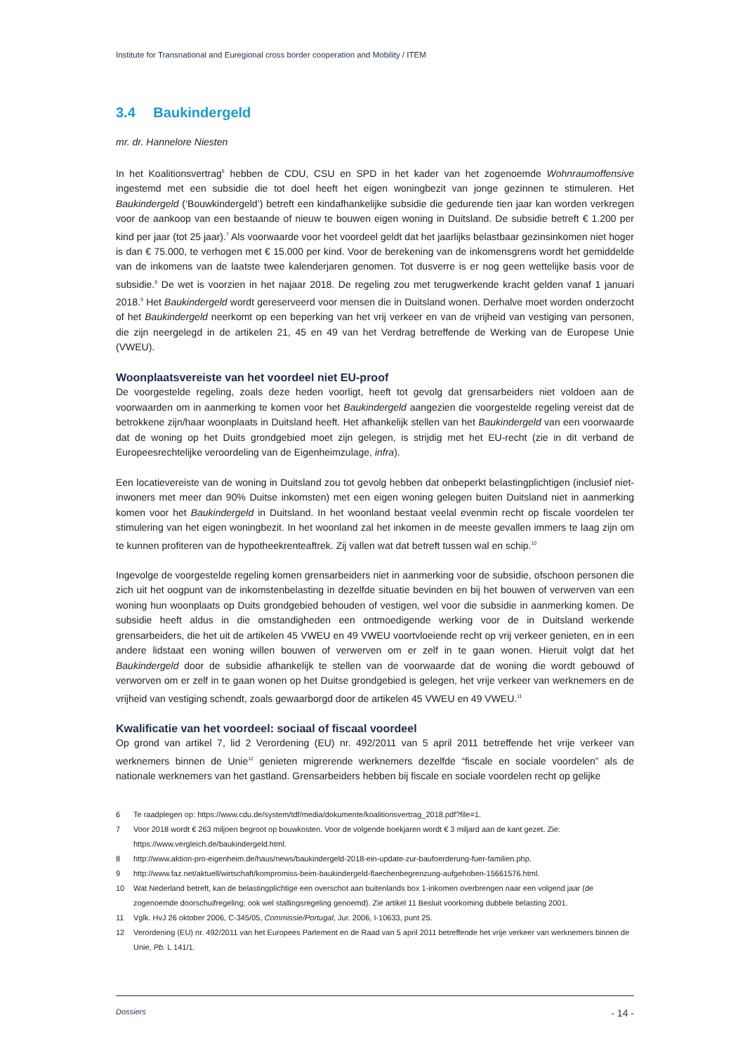Institute for Transnational and Euregional cross border cooperation and Mobility / ITEM
3.4 Baukindergeld
mr. dr. Hannelore Niesten
In het Koalitionsvertrag<sup>6</sup> hebben de CDU, CSU en SPD in het kader van het zogenoemde Wohnraumoffensive ingestemd met een subsidie die tot doel heeft het eigen woningbezit van jonge gezinnen te stimuleren. Het Baukindergeld (‘Bouwkindergeld’) betreft een kindafhankelijke subsidie die gedurende tien jaar kan worden verkregen voor de aankoop van een bestaande of nieuw te bouwen eigen woning in Duitsland. De subsidie betreft € 1.200 per kind per jaar (tot 25 jaar).<sup>7</sup> Als voorwaarde voor het voordeel geldt dat het jaarlijks belastbaar gezinsinkomen niet hoger is dan € 75.000, te verhogen met € 15.000 per kind. Voor de berekening van de inkomensgrens wordt het gemiddelde van de inkomens van de laatste twee kalenderjaren genomen. Tot dusverre is er nog geen wettelijke basis voor de subsidie.<sup>8</sup> De wet is voorzien in het najaar 2018. De regeling zou met terugwerkende kracht gelden vanaf 1 januari 2018.<sup>9</sup> Het Baukindergeld wordt gereserveerd voor mensen die in Duitsland wonen. Derhalve moet worden onderzocht of het Baukindergeld neerkomt op een beperking van het vrij verkeer en van de vrijheid van vestiging van personen, die zijn neergelegd in de artikelen 21, 45 en 49 van het Verdrag betreffende de Werking van de Europese Unie (VWEU).
Woonplaatsvereiste van het voordeel niet EU-proof
De voorgestelde regeling, zoals deze heden voorligt, heeft tot gevolg dat grensarbeiders niet voldoen aan de voorwaarden om in aanmerking te komen voor het Baukindergeld aangezien die voorgestelde regeling vereist dat de betrokkene zijn/haar woonplaats in Duitsland heeft. Het afhankelijk stellen van het Baukindergeld van een voorwaarde dat de woning op het Duits grondgebied moet zijn gelegen, is strijdig met het EU-recht (zie in dit verband de Europeesrechtelijke veroordeling van de Eigenheimzulage, infra).
Een locatievereiste van de woning in Duitsland zou tot gevolg hebben dat onbeperkt belastingplichtigen (inclusief niet-inwoners met meer dan 90% Duitse inkomsten) met een eigen woning gelegen buiten Duitsland niet in aanmerking komen voor het Baukindergeld in Duitsland. In het woonland bestaat veelal evenmin recht op fiscale voordelen ter stimulering van het eigen woningbezit. In het woonland zal het inkomen in de meeste gevallen immers te laag zijn om te kunnen profiteren van de hypotheekrenteaftrek. Zij vallen wat dat betreft tussen wal en schip.<sup>10</sup>
Ingevolge de voorgestelde regeling komen grensarbeiders niet in aanmerking voor de subsidie, ofschoon personen die zich uit het oogpunt van de inkomstenbelasting in dezelfde situatie bevinden en bij het bouwen of verwerven van een woning hun woonplaats op Duits grondgebied behouden of vestigen, wel voor die subsidie in aanmerking komen. De subsidie heeft aldus in die omstandigheden een ontmoedigende werking voor de in Duitsland werkende grensarbeiders, die het uit de artikelen 45 VWEU en 49 VWEU voortvloeiende recht op vrij verkeer genieten, en in een andere lidstaat een woning willen bouwen of verwerven om er zelf in te gaan wonen. Hieruit volgt dat het Baukindergeld door de subsidie afhankelijk te stellen van de voorwaarde dat de woning die wordt gebouwd of verworven om er zelf in te gaan wonen op het Duitse grondgebied is gelegen, het vrije verkeer van werknemers en de vrijheid van vestiging schendt, zoals gewaarborgd door de artikelen 45 VWEU en 49 VWEU.<sup>11</sup>
Kwalificatie van het voordeel: sociaal of fiscaal voordeel
Op grond van artikel 7, lid 2 Verordening (EU) nr. 492/2011 van 5 april 2011 betreffende het vrije verkeer van werknemers binnen de Unie<sup>12</sup> genieten migrerende werknemers dezelfde “fiscale en sociale voordelen” als de nationale werknemers van het gastland. Grensarbeiders hebben bij fiscale en sociale voordelen recht op gelijke
6 Te raadplegen op: https://www.cdu.de/system/tdf/media/dokumente/koalitionsvertrag_2018.pdf?file=1.
7 Voor 2018 wordt € 263 miljoen begroot op bouwkosten. Voor de volgende boekjaren wordt € 3 miljard aan de kant gezet. Zie: https://www.vergleich.de/baukindergeld.html.
8 http://www.aktion-pro-eigenheim.de/haus/news/baukindergeld-2018-ein-update-zur-baufoerderung-fuer-familien.php.
9 http://www.faz.net/aktuell/wirtschaft/kompromiss-beim-baukindergeld-flaechenbegrenzung-aufgehoben-15661576.html.
10 Wat Nederland betreft, kan de belastingplichtige een overschot aan buitenlands box 1-inkomen overbrengen naar een volgend jaar (de zogenoemde doorschuifregeling; ook wel stallingsregeling genoemd). Zie artikel 11 Besluit voorkoming dubbele belasting 2001.
11 Vglk. HvJ 26 oktober 2006, C-345/05, Commissie/Portugal, Jur. 2006, I-10633, punt 25.
12 Verordening (EU) nr. 492/2011 van het Europees Parlement en de Raad van 5 april 2011 betreffende het vrije verkeer van werknemers binnen de Unie, Pb. L 141/1.
Dossiers - 14 -